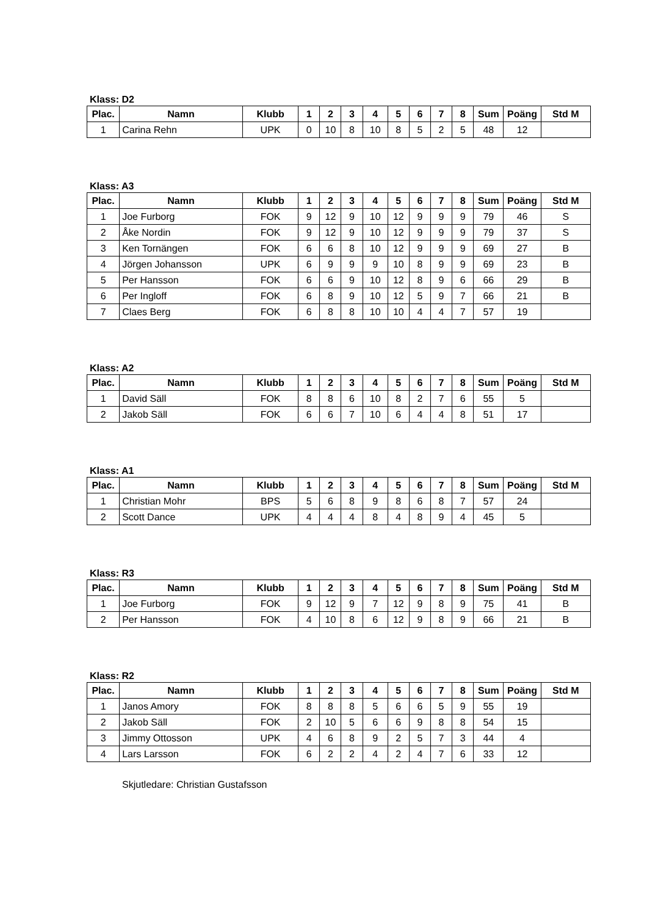Klass: D2
| Plac. | Namn | Klubb | 1 | 2 | 3 | 4 | 5 | 6 | 7 | 8 | Sum | Poäng | Std M |
| --- | --- | --- | --- | --- | --- | --- | --- | --- | --- | --- | --- | --- | --- |
| 1 | Carina Rehn | UPK | 0 | 10 | 8 | 10 | 8 | 5 | 2 | 5 | 48 | 12 | |
Klass: A3
| Plac. | Namn | Klubb | 1 | 2 | 3 | 4 | 5 | 6 | 7 | 8 | Sum | Poäng | Std M |
| --- | --- | --- | --- | --- | --- | --- | --- | --- | --- | --- | --- | --- | --- |
| 1 | Joe Furborg | FOK | 9 | 12 | 9 | 10 | 12 | 9 | 9 | 9 | 79 | 46 | S |
| 2 | Åke Nordin | FOK | 9 | 12 | 9 | 10 | 12 | 9 | 9 | 9 | 79 | 37 | S |
| 3 | Ken Tornängen | FOK | 6 | 6 | 8 | 10 | 12 | 9 | 9 | 9 | 69 | 27 | B |
| 4 | Jörgen Johansson | UPK | 6 | 9 | 9 | 9 | 10 | 8 | 9 | 9 | 69 | 23 | B |
| 5 | Per Hansson | FOK | 6 | 6 | 9 | 10 | 12 | 8 | 9 | 6 | 66 | 29 | B |
| 6 | Per Ingloff | FOK | 6 | 8 | 9 | 10 | 12 | 5 | 9 | 7 | 66 | 21 | B |
| 7 | Claes Berg | FOK | 6 | 8 | 8 | 10 | 10 | 4 | 4 | 7 | 57 | 19 | |
Klass: A2
| Plac. | Namn | Klubb | 1 | 2 | 3 | 4 | 5 | 6 | 7 | 8 | Sum | Poäng | Std M |
| --- | --- | --- | --- | --- | --- | --- | --- | --- | --- | --- | --- | --- | --- |
| 1 | David Säll | FOK | 8 | 8 | 6 | 10 | 8 | 2 | 7 | 6 | 55 | 5 | |
| 2 | Jakob Säll | FOK | 6 | 6 | 7 | 10 | 6 | 4 | 4 | 8 | 51 | 17 | |
Klass: A1
| Plac. | Namn | Klubb | 1 | 2 | 3 | 4 | 5 | 6 | 7 | 8 | Sum | Poäng | Std M |
| --- | --- | --- | --- | --- | --- | --- | --- | --- | --- | --- | --- | --- | --- |
| 1 | Christian Mohr | BPS | 5 | 6 | 8 | 9 | 8 | 6 | 8 | 7 | 57 | 24 | |
| 2 | Scott Dance | UPK | 4 | 4 | 4 | 8 | 4 | 8 | 9 | 4 | 45 | 5 | |
Klass: R3
| Plac. | Namn | Klubb | 1 | 2 | 3 | 4 | 5 | 6 | 7 | 8 | Sum | Poäng | Std M |
| --- | --- | --- | --- | --- | --- | --- | --- | --- | --- | --- | --- | --- | --- |
| 1 | Joe Furborg | FOK | 9 | 12 | 9 | 7 | 12 | 9 | 8 | 9 | 75 | 41 | B |
| 2 | Per Hansson | FOK | 4 | 10 | 8 | 6 | 12 | 9 | 8 | 9 | 66 | 21 | B |
Klass: R2
| Plac. | Namn | Klubb | 1 | 2 | 3 | 4 | 5 | 6 | 7 | 8 | Sum | Poäng | Std M |
| --- | --- | --- | --- | --- | --- | --- | --- | --- | --- | --- | --- | --- | --- |
| 1 | Janos Amory | FOK | 8 | 8 | 8 | 5 | 6 | 6 | 5 | 9 | 55 | 19 | |
| 2 | Jakob Säll | FOK | 2 | 10 | 5 | 6 | 6 | 9 | 8 | 8 | 54 | 15 | |
| 3 | Jimmy Ottosson | UPK | 4 | 6 | 8 | 9 | 2 | 5 | 7 | 3 | 44 | 4 | |
| 4 | Lars Larsson | FOK | 6 | 2 | 2 | 4 | 2 | 4 | 7 | 6 | 33 | 12 | |
Skjutledare: Christian Gustafsson